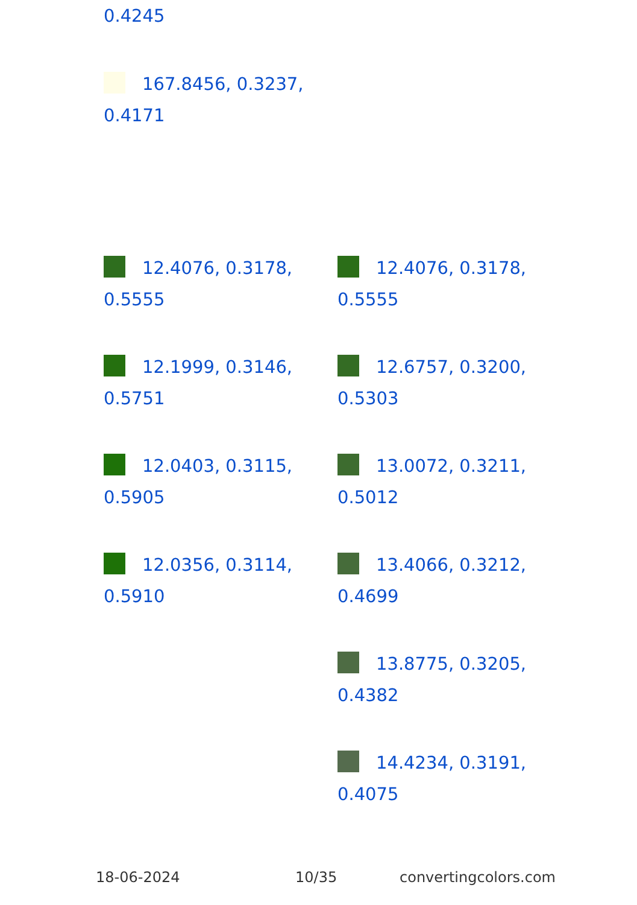0.4245
167.8456, 0.3237, 0.4171
12.4076, 0.3178, 0.5555
12.4076, 0.3178, 0.5555
12.1999, 0.3146, 0.5751
12.6757, 0.3200, 0.5303
12.0403, 0.3115, 0.5905
13.0072, 0.3211, 0.5012
12.0356, 0.3114, 0.5910
13.4066, 0.3212, 0.4699
13.8775, 0.3205, 0.4382
14.4234, 0.3191, 0.4075
18-06-2024 10/35 convertingcolors.com